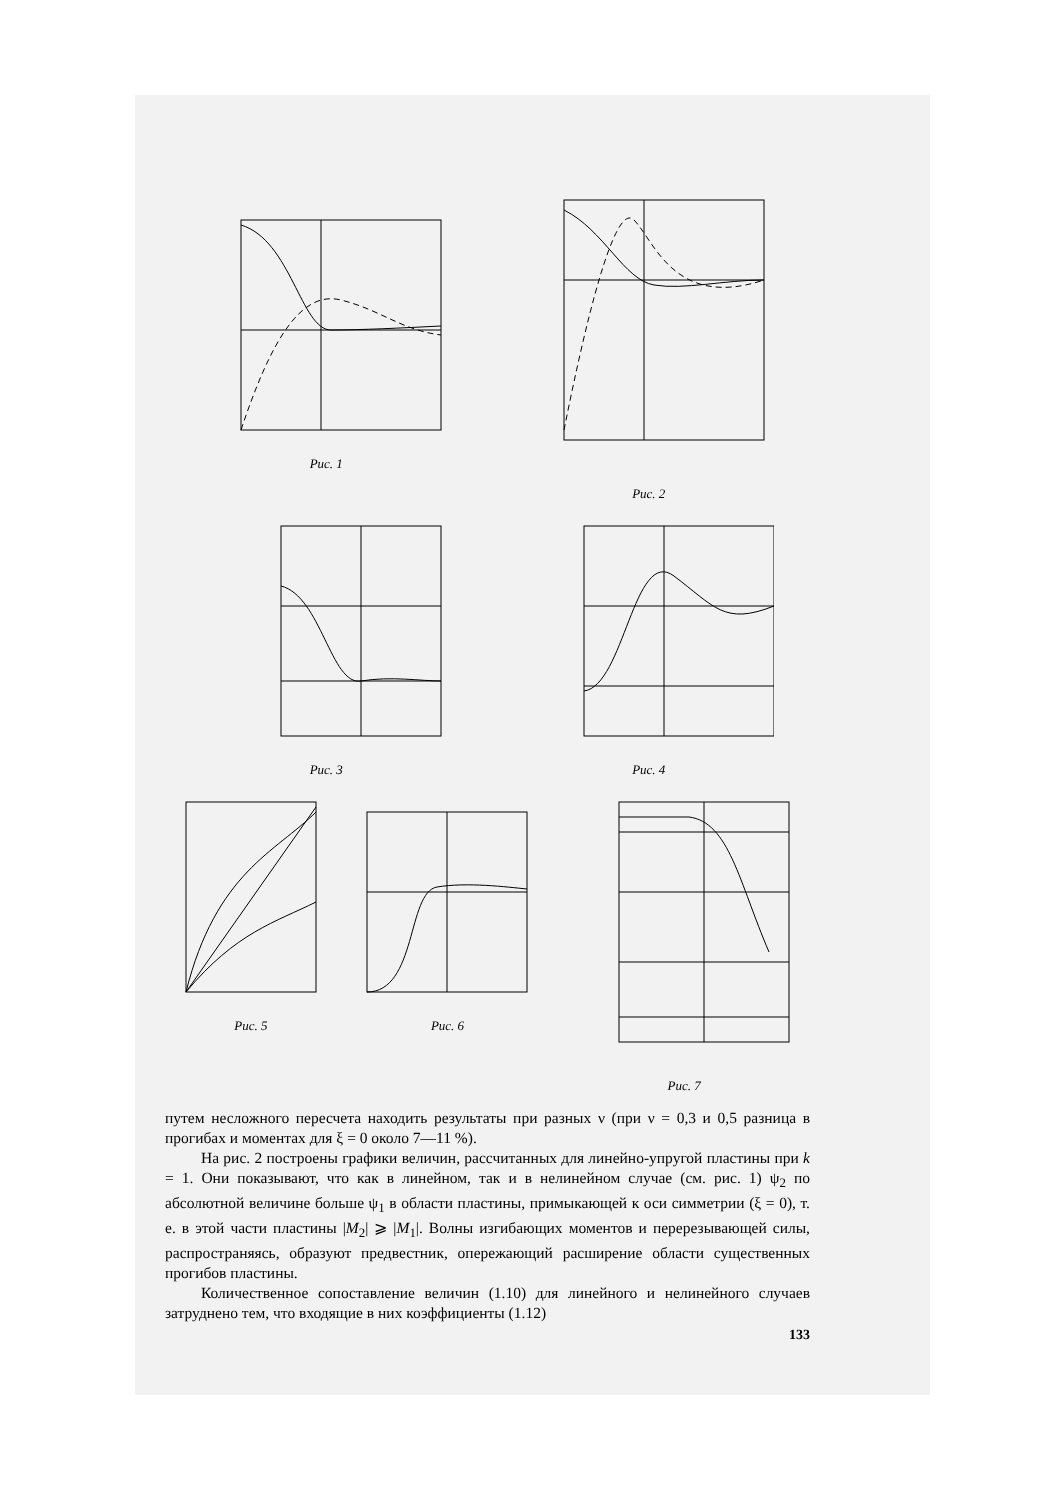Рис. 1 Рис. 2
Рис. 3 Рис. 4
Рис. 5 Рис. 6 Рис. 7
путем несложного пересчета находить результаты при разных ν (при ν = 0,3 и 0,5 разница в прогибах и моментах для ξ = 0 около 7—11 %).
На рис. 2 построены графики величин, рассчитанных для линейно-упругой пластины при k = 1. Они показывают, что как в линейном, так и в нелинейном случае (см. рис. 1) ψ<sub>2</sub> по абсолютной величине больше ψ<sub>1</sub> в области пластины, примыкающей к оси симметрии (ξ = 0), т. е. в этой части пластины |M<sub>2</sub>| ⩾ |M<sub>1</sub>|. Волны изгибающих моментов и перерезывающей силы, распространяясь, образуют предвестник, опережающий расширение области существенных прогибов пластины.
Количественное сопоставление величин (1.10) для линейного и нелинейного случаев затруднено тем, что входящие в них коэффициенты (1.12)
133